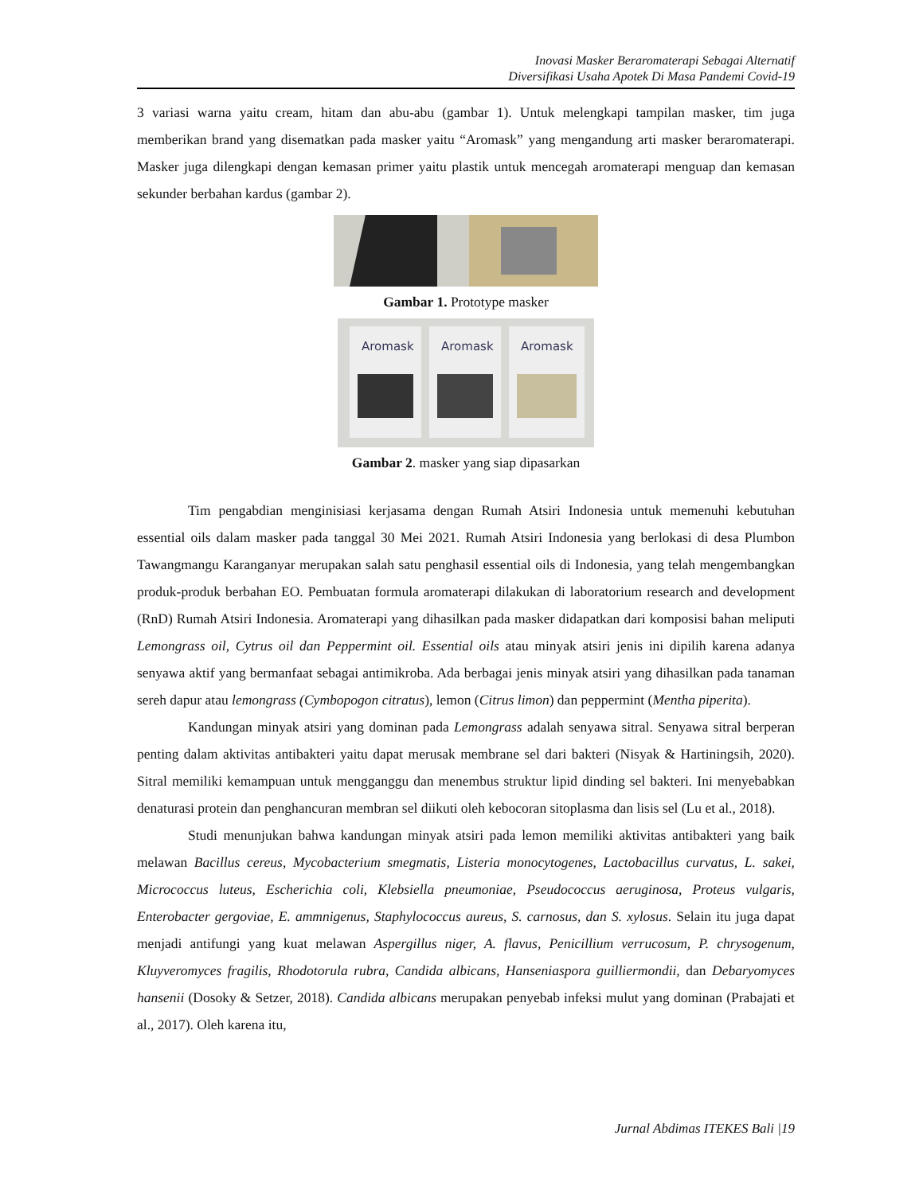Inovasi Masker Beraromaterapi Sebagai Alternatif
Diversifikasi Usaha Apotek Di Masa Pandemi Covid-19
3 variasi warna yaitu cream, hitam dan abu-abu (gambar 1). Untuk melengkapi tampilan masker, tim juga memberikan brand yang disematkan pada masker yaitu “Aromask” yang mengandung arti masker beraromaterapi. Masker juga dilengkapi dengan kemasan primer yaitu plastik untuk mencegah aromaterapi menguap dan kemasan sekunder berbahan kardus (gambar 2).
Gambar 1. Prototype masker
Aromask
Aromask
Aromask
Gambar 2. masker yang siap dipasarkan
Tim pengabdian menginisiasi kerjasama dengan Rumah Atsiri Indonesia untuk memenuhi kebutuhan essential oils dalam masker pada tanggal 30 Mei 2021. Rumah Atsiri Indonesia yang berlokasi di desa Plumbon Tawangmangu Karanganyar merupakan salah satu penghasil essential oils di Indonesia, yang telah mengembangkan produk-produk berbahan EO. Pembuatan formula aromaterapi dilakukan di laboratorium research and development (RnD) Rumah Atsiri Indonesia. Aromaterapi yang dihasilkan pada masker didapatkan dari komposisi bahan meliputi Lemongrass oil, Cytrus oil dan Peppermint oil. Essential oils atau minyak atsiri jenis ini dipilih karena adanya senyawa aktif yang bermanfaat sebagai antimikroba. Ada berbagai jenis minyak atsiri yang dihasilkan pada tanaman sereh dapur atau lemongrass (Cymbopogon citratus), lemon (Citrus limon) dan peppermint (Mentha piperita).
Kandungan minyak atsiri yang dominan pada Lemongrass adalah senyawa sitral. Senyawa sitral berperan penting dalam aktivitas antibakteri yaitu dapat merusak membrane sel dari bakteri (Nisyak & Hartiningsih, 2020). Sitral memiliki kemampuan untuk mengganggu dan menembus struktur lipid dinding sel bakteri. Ini menyebabkan denaturasi protein dan penghancuran membran sel diikuti oleh kebocoran sitoplasma dan lisis sel (Lu et al., 2018).
Studi menunjukan bahwa kandungan minyak atsiri pada lemon memiliki aktivitas antibakteri yang baik melawan Bacillus cereus, Mycobacterium smegmatis, Listeria monocytogenes, Lactobacillus curvatus, L. sakei, Micrococcus luteus, Escherichia coli, Klebsiella pneumoniae, Pseudococcus aeruginosa, Proteus vulgaris, Enterobacter gergoviae, E. ammnigenus, Staphylococcus aureus, S. carnosus, dan S. xylosus. Selain itu juga dapat menjadi antifungi yang kuat melawan Aspergillus niger, A. flavus, Penicillium verrucosum, P. chrysogenum, Kluyveromyces fragilis, Rhodotorula rubra, Candida albicans, Hanseniaspora guilliermondii, dan Debaryomyces hansenii (Dosoky & Setzer, 2018). Candida albicans merupakan penyebab infeksi mulut yang dominan (Prabajati et al., 2017). Oleh karena itu,
Jurnal Abdimas ITEKES Bali |19